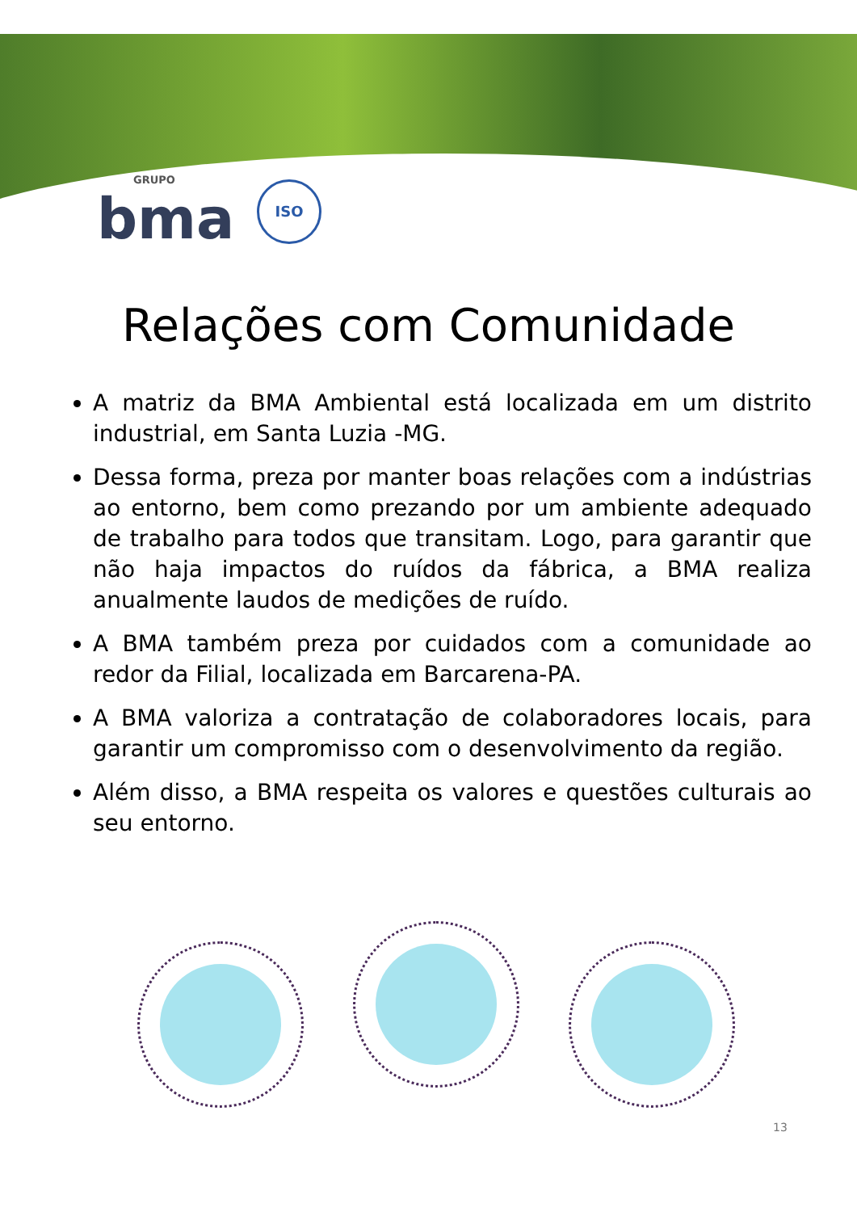GRUPO
bma
ISO
Relações com Comunidade
A matriz da BMA Ambiental está localizada em um distrito industrial, em Santa Luzia -MG.
Dessa forma, preza por manter boas relações com a indústrias ao entorno, bem como prezando por um ambiente adequado de trabalho para todos que transitam. Logo, para garantir que não haja impactos do ruídos da fábrica, a BMA realiza anualmente laudos de medições de ruído.
A BMA também preza por cuidados com a comunidade ao redor da Filial, localizada em Barcarena-PA.
A BMA valoriza a contratação de colaboradores locais, para garantir um compromisso com o desenvolvimento da região.
Além disso, a BMA respeita os valores e questões culturais ao seu entorno.
13